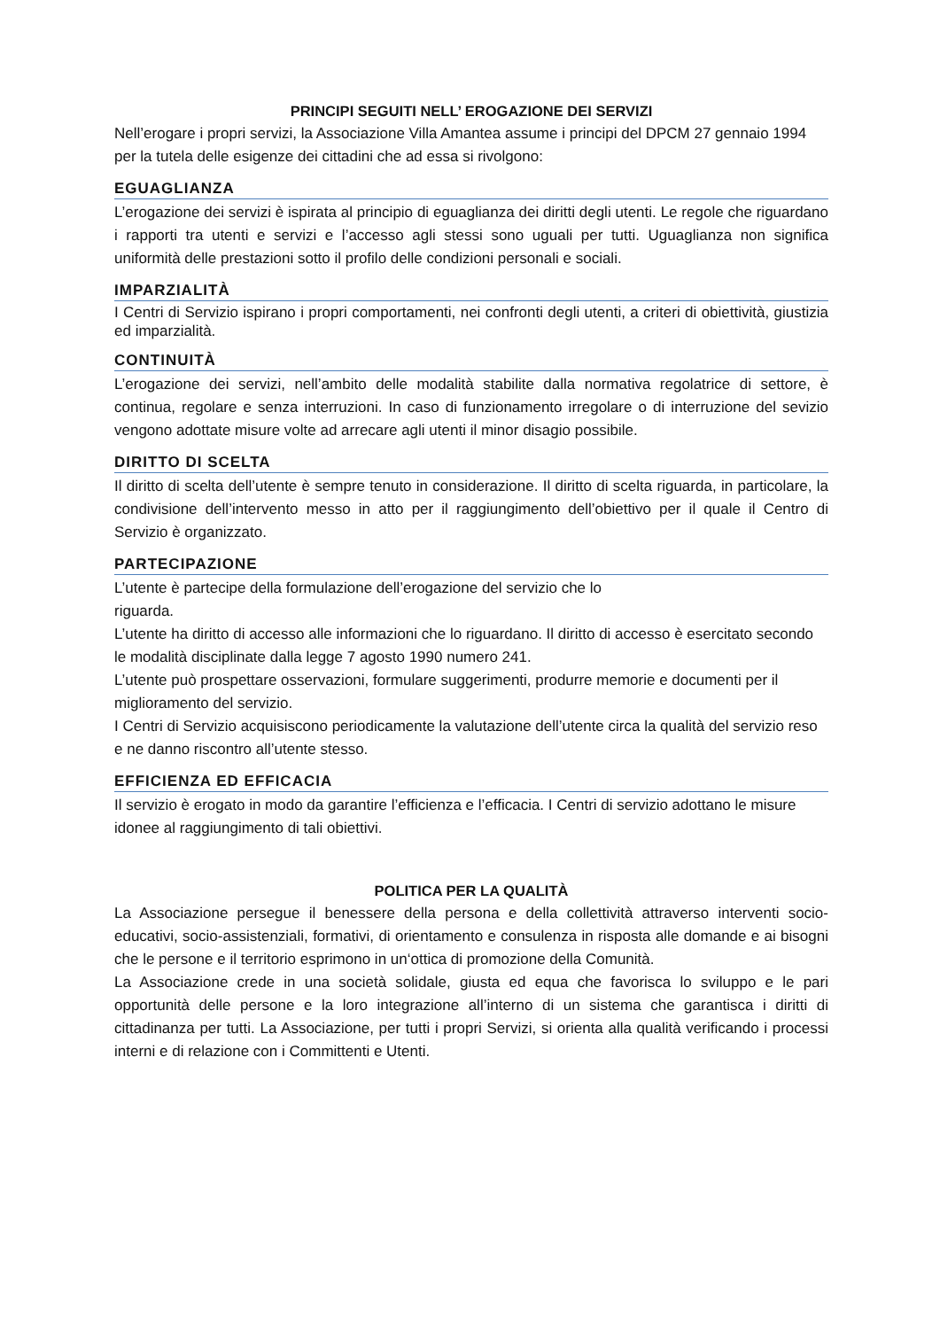PRINCIPI SEGUITI NELL’ EROGAZIONE DEI SERVIZI
Nell’erogare i propri servizi, la Associazione Villa Amantea assume i principi del DPCM 27 gennaio 1994 per la tutela delle esigenze dei cittadini che ad essa si rivolgono:
EGUAGLIANZA
L’erogazione dei servizi è ispirata al principio di eguaglianza dei diritti degli utenti. Le regole che riguardano i rapporti tra utenti e servizi e l’accesso agli stessi sono uguali per tutti. Uguaglianza non significa uniformità delle prestazioni sotto il profilo delle condizioni personali e sociali.
IMPARZIALITÀ
I Centri di Servizio ispirano i propri comportamenti, nei confronti degli utenti, a criteri di obiettività, giustizia ed imparzialità.
CONTINUITÀ
L’erogazione dei servizi, nell’ambito delle modalità stabilite dalla normativa regolatrice di settore, è continua, regolare e senza interruzioni. In caso di funzionamento irregolare o di interruzione del sevizio vengono adottate misure volte ad arrecare agli utenti il minor disagio possibile.
DIRITTO DI SCELTA
Il diritto di scelta dell’utente è sempre tenuto in considerazione. Il diritto di scelta riguarda, in particolare, la condivisione dell’intervento messo in atto per il raggiungimento dell’obiettivo per il quale il Centro di Servizio è organizzato.
PARTECIPAZIONE
L’utente è partecipe della formulazione dell’erogazione del servizio che lo
riguarda.
L’utente ha diritto di accesso alle informazioni che lo riguardano. Il diritto di accesso è esercitato secondo le modalità disciplinate dalla legge 7 agosto 1990 numero 241.
L’utente può prospettare osservazioni, formulare suggerimenti, produrre memorie e documenti per il miglioramento del servizio.
I Centri di Servizio acquisiscono periodicamente la valutazione dell’utente circa la qualità del servizio reso e ne danno riscontro all’utente stesso.
EFFICIENZA ED EFFICACIA
Il servizio è erogato in modo da garantire l’efficienza e l’efficacia. I Centri di servizio adottano le misure idonee al raggiungimento di tali obiettivi.
POLITICA PER LA QUALITÀ
La Associazione persegue il benessere della persona e della collettività attraverso interventi socio- educativi, socio-assistenziali, formativi, di orientamento e consulenza in risposta alle domande e ai bisogni che le persone e il territorio esprimono in un‘ottica di promozione della Comunità.
La Associazione crede in una società solidale, giusta ed equa che favorisca lo sviluppo e le pari opportunità delle persone e la loro integrazione all’interno di un sistema che garantisca i diritti di cittadinanza per tutti. La Associazione, per tutti i propri Servizi, si orienta alla qualità verificando i processi interni e di relazione con i Committenti e Utenti.